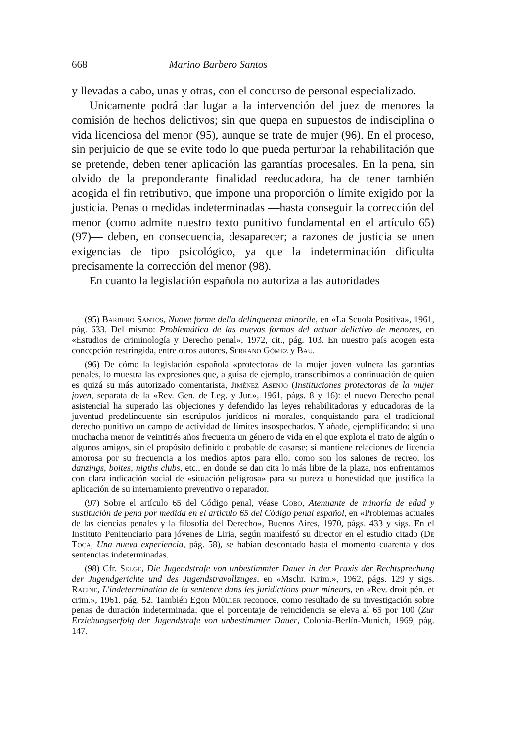668 Marino Barbero Santos
y llevadas a cabo, unas y otras, con el concurso de personal especializado.
Unicamente podrá dar lugar a la intervención del juez de menores la comisión de hechos delictivos; sin que quepa en supuestos de indisciplina o vida licenciosa del menor (95), aunque se trate de mujer (96). En el proceso, sin perjuicio de que se evite todo lo que pueda perturbar la rehabilitación que se pretende, deben tener aplicación las garantías procesales. En la pena, sin olvido de la preponderante finalidad reeducadora, ha de tener también acogida el fin retributivo, que impone una proporción o límite exigido por la justicia. Penas o medidas indeterminadas —hasta conseguir la corrección del menor (como admite nuestro texto punitivo fundamental en el artículo 65) (97)— deben, en consecuencia, desaparecer; a razones de justicia se unen exigencias de tipo psicológico, ya que la indeterminación dificulta precisamente la corrección del menor (98).
En cuanto la legislación española no autoriza a las autoridades
(95) Barbero Santos, Nuove forme della delinquenza minorile, en «La Scuola Positiva», 1961, pág. 633. Del mismo: Problemática de las nuevas formas del actuar delictivo de menores, en «Estudios de criminología y Derecho penal», 1972, cit., pág. 103. En nuestro país acogen esta concepción restringida, entre otros autores, Serrano Gómez y Bau.
(96) De cómo la legislación española «protectora» de la mujer joven vulnera las garantías penales, lo muestra las expresiones que, a guisa de ejemplo, transcribimos a continuación de quien es quizá su más autorizado comentarista, Jiménez Asenjo (Instituciones protectoras de la mujer joven, separata de la «Rev. Gen. de Leg. y Jur.», 1961, págs. 8 y 16): el nuevo Derecho penal asistencial ha superado las objeciones y defendido las leyes rehabilitadoras y educadoras de la juventud predelincuente sin escrúpulos jurídicos ni morales, conquistando para el tradicional derecho punitivo un campo de actividad de límites insospechados. Y añade, ejemplificando: si una muchacha menor de veintitrés años frecuenta un género de vida en el que explota el trato de algún o algunos amigos, sin el propósito definido o probable de casarse; si mantiene relaciones de licencia amorosa por su frecuencia a los medios aptos para ello, como son los salones de recreo, los danzings, boites, nigths clubs, etc., en donde se dan cita lo más libre de la plaza, nos enfrentamos con clara indicación social de «situación peligrosa» para su pureza u honestidad que justifica la aplicación de su internamiento preventivo o reparador.
(97) Sobre el artículo 65 del Código penal, véase Cobo, Atenuante de minoría de edad y sustitución de pena por medida en el artículo 65 del Código penal español, en «Problemas actuales de las ciencias penales y la filosofía del Derecho», Buenos Aires, 1970, págs. 433 y sigs. En el Instituto Penitenciario para jóvenes de Liria, según manifestó su director en el estudio citado (De Toca, Una nueva experiencia, pág. 58), se habían descontado hasta el momento cuarenta y dos sentencias indeterminadas.
(98) Cfr. Selge, Die Jugendstrafe von unbestimmter Dauer in der Praxis der Rechtsprechung der Jugendgerichte und des Jugendstravollzuges, en «Mschr. Krim.», 1962, págs. 129 y sigs. Racine, L'indetermination de la sentence dans les juridictions pour mineurs, en «Rev. droit pén. et crim.», 1961, pág. 52. También Egon Müller reconoce, como resultado de su investigación sobre penas de duración indeterminada, que el porcentaje de reincidencia se eleva al 65 por 100 (Zur Erziehungserfolg der Jugendstrafe von unbestimmter Dauer, Colonia-Berlín-Munich, 1969, pág. 147.